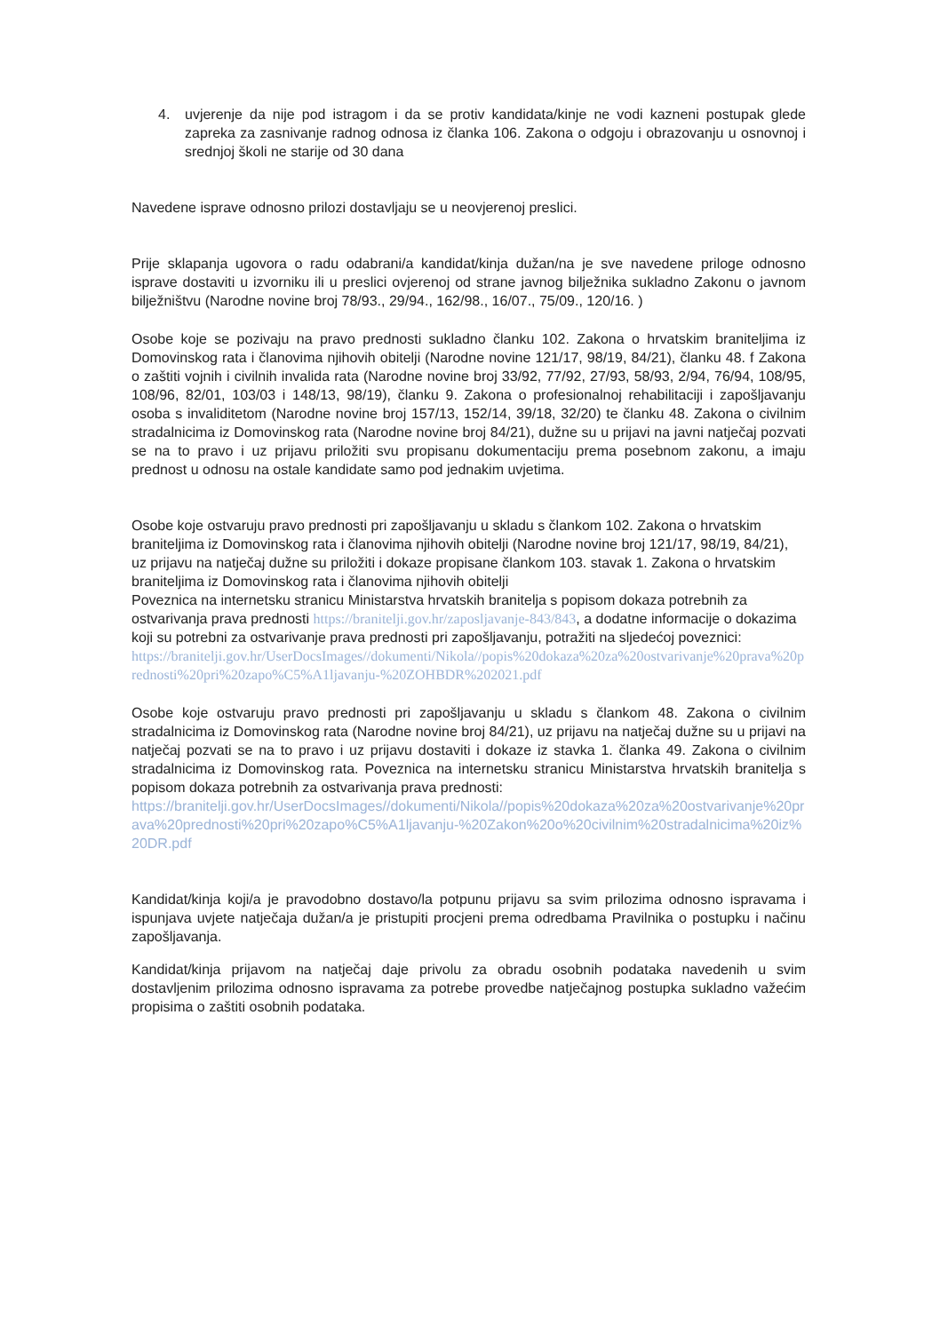4. uvjerenje da nije pod istragom i da se protiv kandidata/kinje ne vodi kazneni postupak glede zapreka za zasnivanje radnog odnosa iz članka 106. Zakona o odgoju i obrazovanju u osnovnoj i srednjoj školi ne starije od 30 dana
Navedene isprave odnosno prilozi dostavljaju se u neovjerenoj preslici.
Prije sklapanja ugovora o radu odabrani/a kandidat/kinja dužan/na je sve navedene priloge odnosno isprave dostaviti u izvorniku ili u preslici ovjerenoj od strane javnog bilježnika sukladno Zakonu o javnom bilježništvu (Narodne novine broj 78/93., 29/94., 162/98., 16/07., 75/09., 120/16. )
Osobe koje se pozivaju na pravo prednosti sukladno članku 102. Zakona o hrvatskim braniteljima iz Domovinskog rata i članovima njihovih obitelji (Narodne novine 121/17, 98/19, 84/21), članku 48. f Zakona o zaštiti vojnih i civilnih invalida rata (Narodne novine broj 33/92, 77/92, 27/93, 58/93, 2/94, 76/94, 108/95, 108/96, 82/01, 103/03 i 148/13, 98/19), članku 9. Zakona o profesionalnoj rehabilitaciji i zapošljavanju osoba s invaliditetom (Narodne novine broj 157/13, 152/14, 39/18, 32/20) te članku 48. Zakona o civilnim stradalnicima iz Domovinskog rata (Narodne novine broj 84/21), dužne su u prijavi na javni natječaj pozvati se na to pravo i uz prijavu priložiti svu propisanu dokumentaciju prema posebnom zakonu, a imaju prednost u odnosu na ostale kandidate samo pod jednakim uvjetima.
Osobe koje ostvaruju pravo prednosti pri zapošljavanju u skladu s člankom 102. Zakona o hrvatskim braniteljima iz Domovinskog rata i članovima njihovih obitelji (Narodne novine broj 121/17, 98/19, 84/21), uz prijavu na natječaj dužne su priložiti i dokaze propisane člankom 103. stavak 1. Zakona o hrvatskim braniteljima iz Domovinskog rata i članovima njihovih obitelji
Poveznica na internetsku stranicu Ministarstva hrvatskih branitelja s popisom dokaza potrebnih za ostvarivanja prava prednosti https://branitelji.gov.hr/zaposljavanje-843/843, a dodatne informacije o dokazima koji su potrebni za ostvarivanje prava prednosti pri zapošljavanju, potražiti na sljedećoj poveznici:
https://branitelji.gov.hr/UserDocsImages//dokumenti/Nikola//popis%20dokaza%20za%20ostvarivanje%20prava%20prednosti%20pri%20zapo%C5%A1ljavanju-%20ZOHBDR%202021.pdf
Osobe koje ostvaruju pravo prednosti pri zapošljavanju u skladu s člankom 48. Zakona o civilnim stradalnicima iz Domovinskog rata (Narodne novine broj 84/21), uz prijavu na natječaj dužne su u prijavi na natječaj pozvati se na to pravo i uz prijavu dostaviti i dokaze iz stavka 1. članka 49. Zakona o civilnim stradalnicima iz Domovinskog rata. Poveznica na internetsku stranicu Ministarstva hrvatskih branitelja s popisom dokaza potrebnih za ostvarivanja prava prednosti:
https://branitelji.gov.hr/UserDocsImages//dokumenti/Nikola//popis%20dokaza%20za%20ostvarivanje%20prava%20prednosti%20pri%20zapo%C5%A1ljavanju-%20Zakon%20o%20civilnim%20stradalnicima%20iz%20DR.pdf
Kandidat/kinja koji/a je pravodobno dostavo/la potpunu prijavu sa svim prilozima odnosno ispravama i ispunjava uvjete natječaja dužan/a je pristupiti procjeni prema odredbama Pravilnika o postupku i načinu zapošljavanja.
Kandidat/kinja prijavom na natječaj daje privolu za obradu osobnih podataka navedenih u svim dostavljenim prilozima odnosno ispravama za potrebe provedbe natječajnog postupka sukladno važećim propisima o zaštiti osobnih podataka.